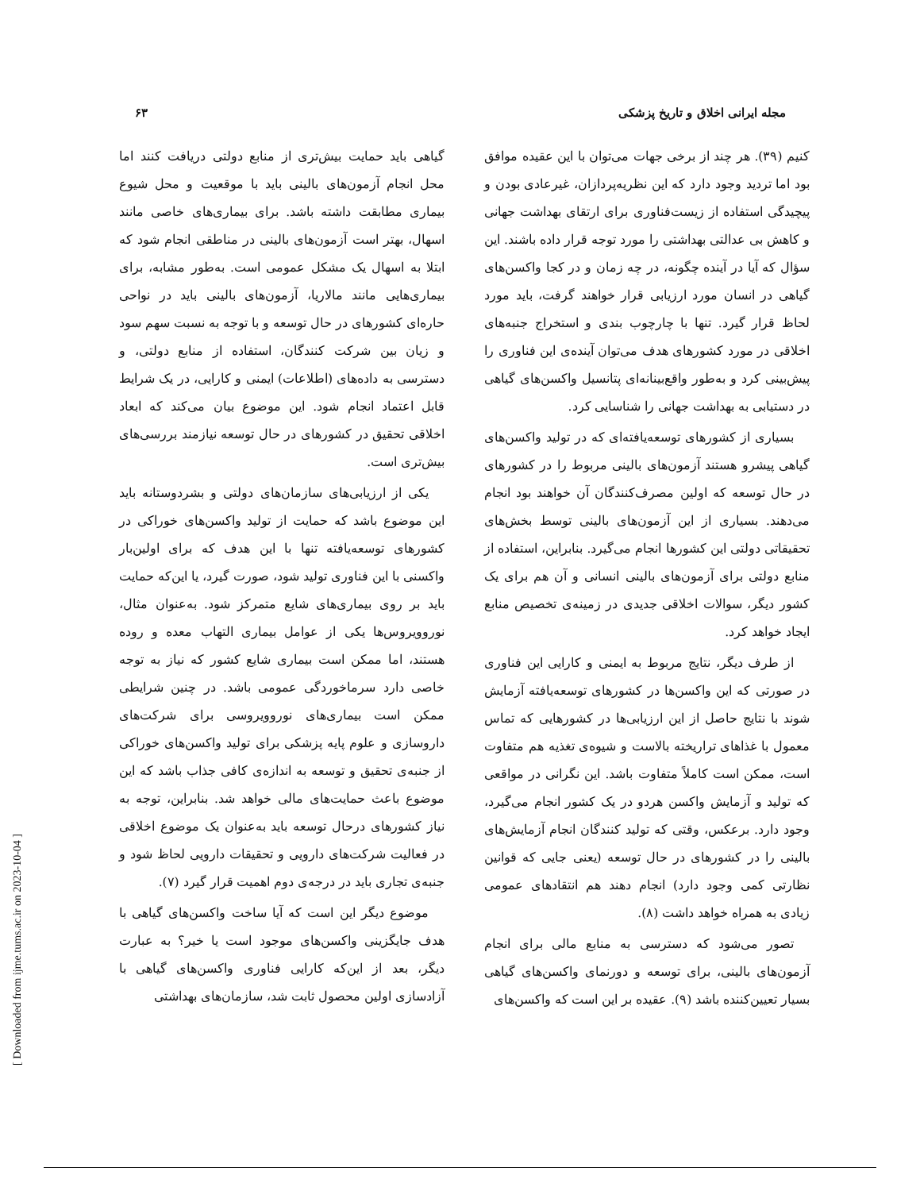مجله ایرانی اخلاق و تاریخ پزشکی ۶۳
کنیم (۳۹). هر چند از برخی جهات می‌توان با این عقیده موافق بود اما تردید وجود دارد که این نظریه‌پردازان، غیرعادی بودن و پیچیدگی استفاده از زیست‌فناوری برای ارتقای بهداشت جهانی و کاهش بی عدالتی بهداشتی را مورد توجه قرار داده باشند. این سؤال که آیا در آینده چگونه، در چه زمان و در کجا واکسن‌های گیاهی در انسان مورد ارزیابی قرار خواهند گرفت، باید مورد لحاظ قرار گیرد. تنها با چارچوب بندی و استخراج جنبه‌های اخلاقی در مورد کشورهای هدف می‌توان آینده‌ی این فناوری را پیش‌بینی کرد و به‌طور واقع‌بینانه‌ای پتانسیل واکسن‌های گیاهی در دستیابی به بهداشت جهانی را شناسایی کرد.
بسیاری از کشورهای توسعه‌یافته‌ای که در تولید واکسن‌های گیاهی پیشرو هستند آزمون‌های بالینی مربوط را در کشورهای در حال توسعه که اولین مصرف‌کنندگان آن خواهند بود انجام می‌دهند. بسیاری از این آزمون‌های بالینی توسط بخش‌های تحقیقاتی دولتی این کشورها انجام می‌گیرد. بنابراین، استفاده از منابع دولتی برای آزمون‌های بالینی انسانی و آن هم برای یک کشور دیگر، سوالات اخلاقی جدیدی در زمینه‌ی تخصیص منابع ایجاد خواهد کرد.
از طرف دیگر، نتایج مربوط به ایمنی و کارایی این فناوری در صورتی که این واکسن‌ها در کشورهای توسعه‌یافته آزمایش شوند با نتایج حاصل از این ارزیابی‌ها در کشورهایی که تماس معمول با غذاهای تراریخته بالاست و شیوه‌ی تغذیه هم متفاوت است، ممکن است کاملاً متفاوت باشد. این نگرانی در مواقعی که تولید و آزمایش واکسن هردو در یک کشور انجام می‌گیرد، وجود دارد. برعکس، وقتی که تولید کنندگان انجام آزمایش‌های بالینی را در کشورهای در حال توسعه (یعنی جایی که قوانین نظارتی کمی وجود دارد) انجام دهند هم انتقادهای عمومی زیادی به همراه خواهد داشت (۸).
تصور می‌شود که دسترسی به منابع مالی برای انجام آزمون‌های بالینی، برای توسعه و دورنمای واکسن‌های گیاهی بسیار تعیین‌کننده باشد (۹). عقیده بر این است که واکسن‌های
گیاهی باید حمایت بیش‌تری از منابع دولتی دریافت کنند اما محل انجام آزمون‌های بالینی باید با موقعیت و محل شیوع بیماری مطابقت داشته باشد. برای بیماری‌های خاصی مانند اسهال، بهتر است آزمون‌های بالینی در مناطقی انجام شود که ابتلا به اسهال یک مشکل عمومی است. به‌طور مشابه، برای بیماری‌هایی مانند مالاریا، آزمون‌های بالینی باید در نواحی حاره‌ای کشورهای در حال توسعه و با توجه به نسبت سهم سود و زیان بین شرکت کنندگان، استفاده از منابع دولتی، و دسترسی به داده‌های (اطلاعات) ایمنی و کارایی، در یک شرایط قابل اعتماد انجام شود. این موضوع بیان می‌کند که ابعاد اخلاقی تحقیق در کشورهای در حال توسعه نیازمند بررسی‌های بیش‌تری است.
یکی از ارزیابی‌های سازمان‌های دولتی و بشردوستانه باید این موضوع باشد که حمایت از تولید واکسن‌های خوراکی در کشورهای توسعه‌یافته تنها با این هدف که برای اولین‌بار واکسنی با این فناوری تولید شود، صورت گیرد، یا این‌که حمایت باید بر روی بیماری‌های شایع متمرکز شود. به‌عنوان مثال، نوروویروس‌ها یکی از عوامل بیماری التهاب معده و روده هستند، اما ممکن است بیماری شایع کشور که نیاز به توجه خاصی دارد سرماخوردگی عمومی باشد. در چنین شرایطی ممکن است بیماری‌های نوروویروسی برای شرکت‌های داروسازی و علوم پایه پزشکی برای تولید واکسن‌های خوراکی از جنبه‌ی تحقیق و توسعه به اندازه‌ی کافی جذاب باشد که این موضوع باعث حمایت‌های مالی خواهد شد. بنابراین، توجه به نیاز کشورهای درحال توسعه باید به‌عنوان یک موضوع اخلاقی در فعالیت شرکت‌های دارویی و تحقیقات دارویی لحاظ شود و جنبه‌ی تجاری باید در درجه‌ی دوم اهمیت قرار گیرد (۷).
موضوع دیگر این است که آیا ساخت واکسن‌های گیاهی با هدف جایگزینی واکسن‌های موجود است یا خیر؟ به عبارت دیگر، بعد از این‌که کارایی فناوری واکسن‌های گیاهی با آزادسازی اولین محصول ثابت شد، سازمان‌های بهداشتی
[ Downloaded from ijme.tums.ac.ir on 2023-10-04 ]